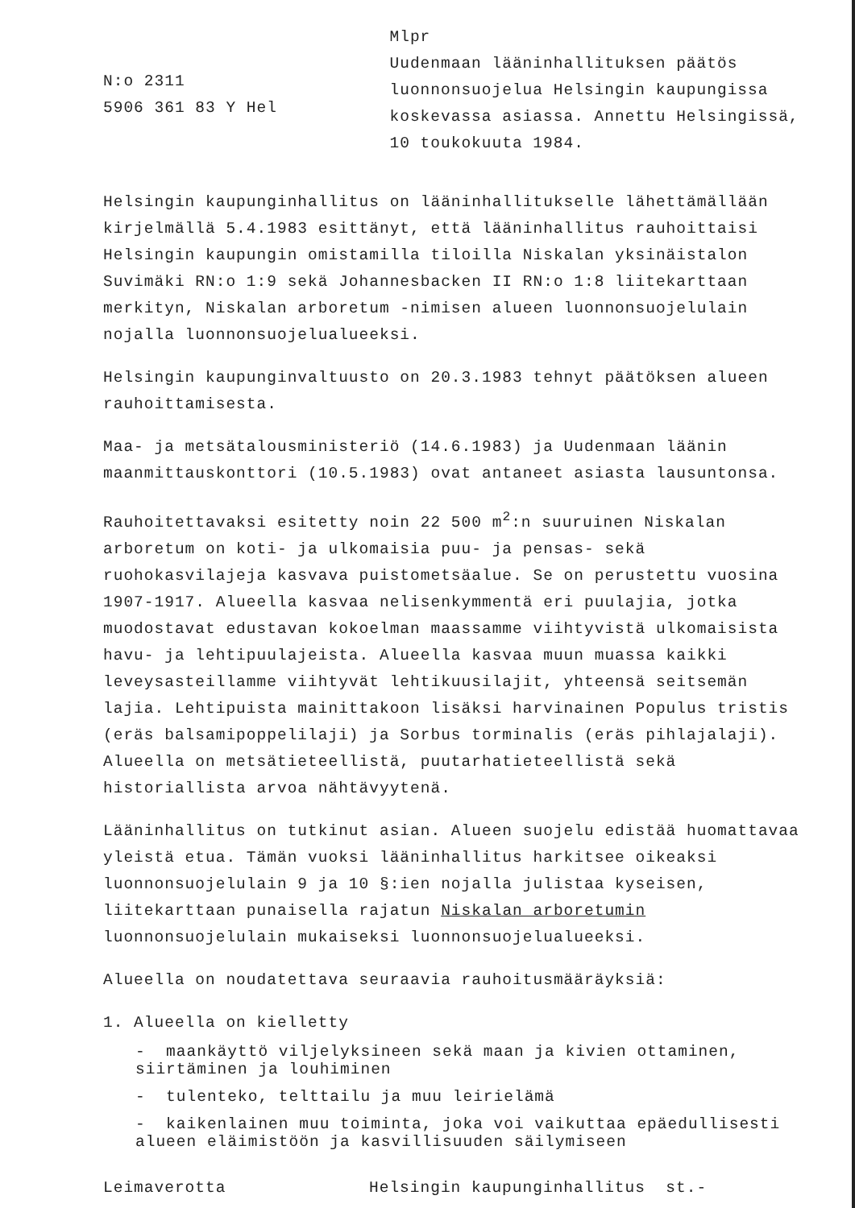N:o 2311
5906 361 83 Y Hel
Mlpr
Uudenmaan lääninhallituksen päätös luonnonsuojelua Helsingin kaupungissa koskevassa asiassa. Annettu Helsingissä, 10 toukokuuta 1984.
Helsingin kaupunginhallitus on lääninhallitukselle lähettämällään kirjelmällä 5.4.1983 esittänyt, että lääninhallitus rauhoittaisi Helsingin kaupungin omistamilla tiloilla Niskalan yksinäistalon Suvimäki RN:o 1:9 sekä Johannesbacken II RN:o 1:8 liitekarttaan merkityn, Niskalan arboretum -nimisen alueen luonnonsuojelulain nojalla luonnonsuojelualueeksi.
Helsingin kaupunginvaltuusto on 20.3.1983 tehnyt päätöksen alueen rauhoittamisesta.
Maa- ja metsätalousministeriö (14.6.1983) ja Uudenmaan läänin maanmittauskonttori (10.5.1983) ovat antaneet asiasta lausuntonsa.
Rauhoitettavaksi esitetty noin 22 500 m<sup>2</sup>:n suuruinen Niskalan arboretum on koti- ja ulkomaisia puu- ja pensas- sekä ruohokasvilajeja kasvava puistometsäalue. Se on perustettu vuosina 1907-1917. Alueella kasvaa nelisenkymmentä eri puulajia, jotka muodostavat edustavan kokoelman maassamme viihtyvistä ulkomaisista havu- ja lehtipuulajeista. Alueella kasvaa muun muassa kaikki leveysasteillamme viihtyvät lehtikuusilajit, yhteensä seitsemän lajia. Lehtipuista mainittakoon lisäksi harvinainen Populus tristis (eräs balsamipoppelilaji) ja Sorbus torminalis (eräs pihlajalaji). Alueella on metsätieteellistä, puutarhatieteellistä sekä historiallista arvoa nähtävyytenä.
Lääninhallitus on tutkinut asian. Alueen suojelu edistää huomattavaa yleistä etua. Tämän vuoksi lääninhallitus harkitsee oikeaksi luonnonsuojelulain 9 ja 10 §:ien nojalla julistaa kyseisen, liitekarttaan punaisella rajatun Niskalan arboretumin luonnonsuojelulain mukaiseksi luonnonsuojelualueeksi.
Alueella on noudatettava seuraavia rauhoitusmääräyksiä:
1. Alueella on kielletty
- maankäyttö viljelyksineen sekä maan ja kivien ottaminen, siirtäminen ja louhiminen
- tulenteko, telttailu ja muu leirielämä
- kaikenlainen muu toiminta, joka voi vaikuttaa epäedullisesti alueen eläimistöön ja kasvillisuuden säilymiseen
Leimaverotta Helsingin kaupunginhallitus st.-